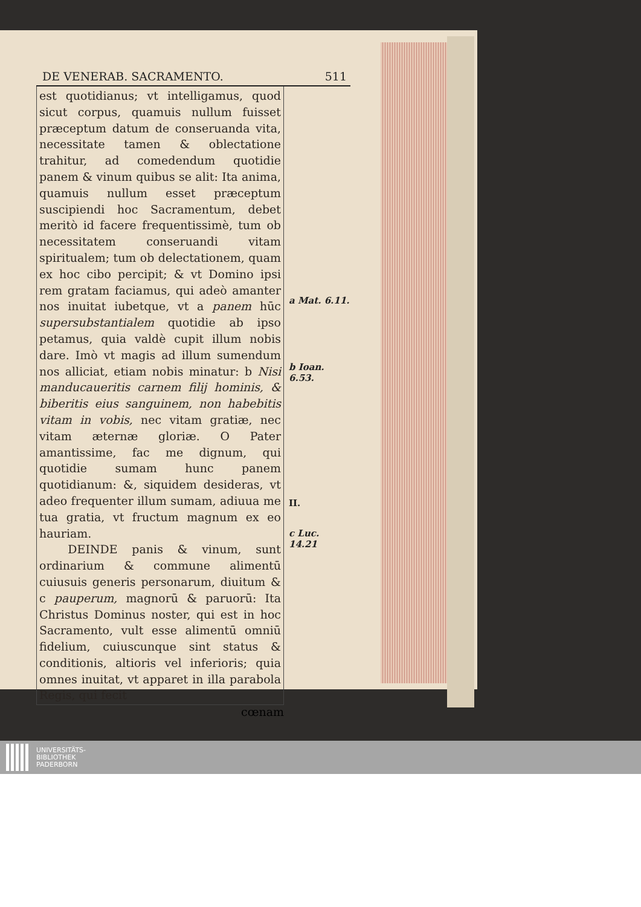DE VENERAB. SACRAMENTO. 511
est quotidianus; vt intelligamus, quod sicut corpus, quamuis nullum fuisset præceptum datum de conseruanda vita, necessitate tamen & oblectatione trahitur, ad comedendum quotidie panem & vinum quibus se alit: Ita anima, quamuis nullum esset præceptum suscipiendi hoc Sacramentum, debet meritò id facere frequentissimè, tum ob necessitatem conseruandi vitam spiritualem; tum ob delectationem, quam ex hoc cibo percipit; & vt Domino ipsi rem gratam faciamus, qui adeò amanter nos inuitat iubetque, vt a panem hūc supersubstantialem quotidie ab ipso petamus, quia valdè cupit illum nobis dare. Imò vt magis ad illum sumendum nos alliciat, etiam nobis minatur: b Nisi manducaueritis carnem filij hominis, & biberitis eius sanguinem, non habebitis vitam in vobis, nec vitam gratiæ, nec vitam æternæ gloriæ. O Pater amantissime, fac me dignum, qui quotidie sumam hunc panem quotidianum: &, siquidem desideras, vt adeo frequenter illum sumam, adiuua me tua gratia, vt fructum magnum ex eo hauriam.
DEINDE panis & vinum, sunt ordinarium & commune alimentū cuiusuis generis personarum, diuitum & c pauperum, magnorū & paruorū: Ita Christus Dominus noster, qui est in hoc Sacramento, vult esse alimentū omniū fidelium, cuiuscunque sint status & conditionis, altioris vel inferioris; quia omnes inuitat, vt apparet in illa parabola Regis, qui fecit
a Mat. 6.11.
b Ioan. 6.53.
II.
c Luc. 14.21
cœnam
UNIVERSITÄTS-
BIBLIOTHEK
PADERBORN